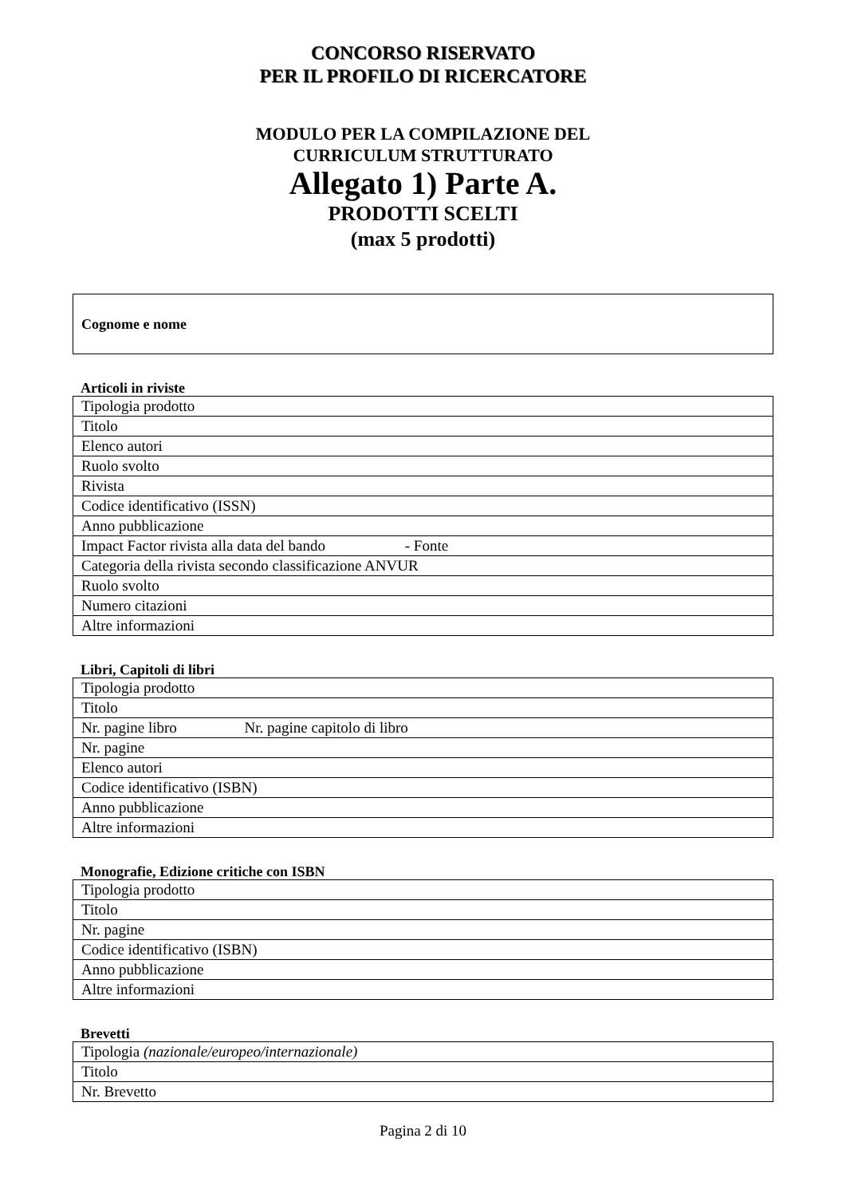CONCORSO RISERVATO
PER IL PROFILO DI RICERCATORE
MODULO PER LA COMPILAZIONE DEL
CURRICULUM STRUTTURATO
Allegato 1) Parte A.
PRODOTTI SCELTI
(max 5 prodotti)
Cognome e nome
Articoli in riviste
| Tipologia prodotto |
| Titolo |
| Elenco autori |
| Ruolo svolto |
| Rivista |
| Codice identificativo (ISSN) |
| Anno pubblicazione |
| Impact Factor rivista alla data del bando - Fonte |
| Categoria della rivista secondo classificazione ANVUR |
| Ruolo svolto |
| Numero citazioni |
| Altre informazioni |
Libri, Capitoli di libri
| Tipologia prodotto |
| Titolo |
| Nr. pagine libro Nr. pagine capitolo di libro |
| Nr. pagine |
| Elenco autori |
| Codice identificativo (ISBN) |
| Anno pubblicazione |
| Altre informazioni |
Monografie, Edizione critiche con ISBN
| Tipologia prodotto |
| Titolo |
| Nr. pagine |
| Codice identificativo (ISBN) |
| Anno pubblicazione |
| Altre informazioni |
Brevetti
| Tipologia (nazionale/europeo/internazionale) |
| Titolo |
| Nr. Brevetto |
Pagina 2 di 10